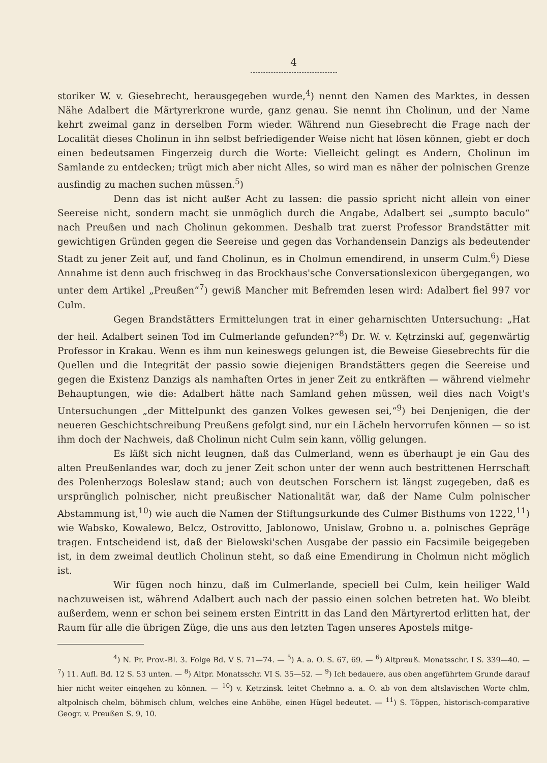4
storiker W. v. Giesebrecht, herausgegeben wurde,<sup>4</sup>) nennt den Namen des Marktes, in dessen Nähe Adalbert die Märtyrerkrone wurde, ganz genau. Sie nennt ihn Cholinun, und der Name kehrt zweimal ganz in derselben Form wieder. Während nun Giesebrecht die Frage nach der Localität dieses Cholinun in ihn selbst befriedigender Weise nicht hat lösen können, giebt er doch einen bedeutsamen Fingerzeig durch die Worte: Vielleicht gelingt es Andern, Cholinun im Samlande zu entdecken; trügt mich aber nicht Alles, so wird man es näher der polnischen Grenze ausfindig zu machen suchen müssen.<sup>5</sup>)
Denn das ist nicht außer Acht zu lassen: die passio spricht nicht allein von einer Seereise nicht, sondern macht sie unmöglich durch die Angabe, Adalbert sei „sumpto baculo“ nach Preußen und nach Cholinun gekommen. Deshalb trat zuerst Professor Brandstätter mit gewichtigen Gründen gegen die Seereise und gegen das Vorhandensein Danzigs als bedeutender Stadt zu jener Zeit auf, und fand Cholinun, es in Cholmun emendirend, in unserm Culm.<sup>6</sup>) Diese Annahme ist denn auch frischweg in das Brockhaus'sche Conversationslexicon übergegangen, wo unter dem Artikel „Preußen“<sup>7</sup>) gewiß Mancher mit Befremden lesen wird: Adalbert fiel 997 vor Culm.
Gegen Brandstätters Ermittelungen trat in einer geharnischten Untersuchung: „Hat der heil. Adalbert seinen Tod im Culmerlande gefunden?“<sup>8</sup>) Dr. W. v. Kętrzinski auf, gegenwärtig Professor in Krakau. Wenn es ihm nun keineswegs gelungen ist, die Beweise Giesebrechts für die Quellen und die Integrität der passio sowie diejenigen Brandstätters gegen die Seereise und gegen die Existenz Danzigs als namhaften Ortes in jener Zeit zu entkräften — während vielmehr Behauptungen, wie die: Adalbert hätte nach Samland gehen müssen, weil dies nach Voigt's Untersuchungen „der Mittelpunkt des ganzen Volkes gewesen sei,“<sup>9</sup>) bei Denjenigen, die der neueren Geschichtschreibung Preußens gefolgt sind, nur ein Lächeln hervorrufen können — so ist ihm doch der Nachweis, daß Cholinun nicht Culm sein kann, völlig gelungen.
Es läßt sich nicht leugnen, daß das Culmerland, wenn es überhaupt je ein Gau des alten Preußenlandes war, doch zu jener Zeit schon unter der wenn auch bestrittenen Herrschaft des Polenherzogs Boleslaw stand; auch von deutschen Forschern ist längst zugegeben, daß es ursprünglich polnischer, nicht preußischer Nationalität war, daß der Name Culm polnischer Abstammung ist,<sup>10</sup>) wie auch die Namen der Stiftungsurkunde des Culmer Bisthums von 1222,<sup>11</sup>) wie Wabsko, Kowalewo, Belcz, Ostrovitto, Jablonowo, Unislaw, Grobno u. a. polnisches Gepräge tragen. Entscheidend ist, daß der Bielowski'schen Ausgabe der passio ein Facsimile beigegeben ist, in dem zweimal deutlich Cholinun steht, so daß eine Emendirung in Cholmun nicht möglich ist.
Wir fügen noch hinzu, daß im Culmerlande, speciell bei Culm, kein heiliger Wald nachzuweisen ist, während Adalbert auch nach der passio einen solchen betreten hat. Wo bleibt außerdem, wenn er schon bei seinem ersten Eintritt in das Land den Märtyrertod erlitten hat, der Raum für alle die übrigen Züge, die uns aus den letzten Tagen unseres Apostels mitge-
<sup>4</sup>) N. Pr. Prov.-Bl. 3. Folge Bd. V S. 71—74. — <sup>5</sup>) A. a. O. S. 67, 69. — <sup>6</sup>) Altpreuß. Monatsschr. I S. 339—40. — <sup>7</sup>) 11. Aufl. Bd. 12 S. 53 unten. — <sup>8</sup>) Altpr. Monatsschr. VI S. 35—52. — <sup>9</sup>) Ich bedauere, aus oben angeführtem Grunde darauf hier nicht weiter eingehen zu können. — <sup>10</sup>) v. Kętrzinsk. leitet Chełmno a. a. O. ab von dem altslavischen Worte chlm, altpolnisch chelm, böhmisch chlum, welches eine Anhöhe, einen Hügel bedeutet. — <sup>11</sup>) S. Töppen, historisch-comparative Geogr. v. Preußen S. 9, 10.